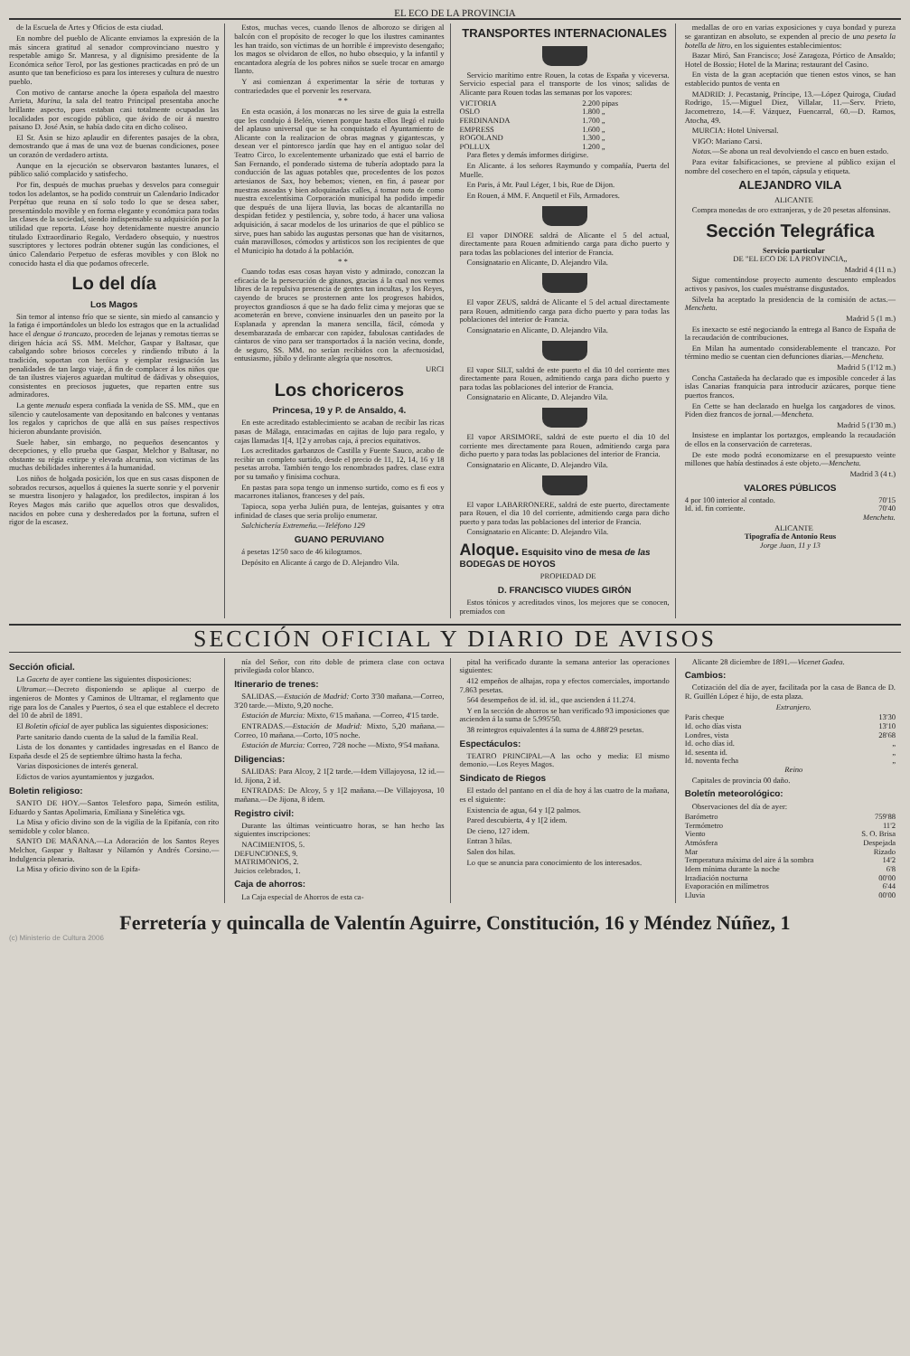EL ECO DE LA PROVINCIA
de la Escuela de Artes y Oficios de esta ciudad.
En nombre del pueblo de Alicante enviamos la expresión de la más sincera gratitud al senador comprovinciano nuestro y respetable amigo Sr. Manresa, y al dignísimo presidente de la Económica señor Terol, por las gestiones practicadas en pró de un asunto que tan beneficioso es para los intereses y cultura de nuestro pueblo.
Con motivo de cantarse anoche la ópera española del maestro Arrieta, Marina, la sala del teatro Principal presentaba anoche brillante aspecto, pues estaban casi totalmente ocupadas las localidades por escogido público, que ávido de oir á nuestro paisano D. José Asin, se había dado cita en dicho coliseo.
El Sr. Asin se hizo aplaudir en diferentes pasajes de la obra, demostrando que á mas de una voz de buenas condiciones, posee un corazón de verdadero artista.
Aunque en la ejecución se observaron bastantes lunares, el público salió complacido y satisfecho.
Por fin, después de muchas pruebas y desvelos para conseguir todos los adelantos, se ha podido construir un Calendario Indicador Perpétuo que reuna en sí solo todo lo que se desea saber, presentándolo movible y en forma elegante y económica para todas las clases de la sociedad, siendo indispensable su adquisición por la utilidad que reporta. Léase hoy detenidamente nuestre anuncio titulado Extraordinario Regalo, Verdadero obsequio, y nuestros suscriptores y lectores podrán obtener sugún las condiciones, el único Calendario Perpetuo de esferas movibles y con Blok no conocido hasta el dia que podamos ofrecerle.
Lo del día
Los Magos
Sin temor al intenso frío que se siente, sin miedo al cansancio y la fatiga é importándoles un bledo los estragos que en la actualidad hace el dengue ó trancazo, proceden de lejanas y remotas tierras se dirigen hácia acá SS. MM. Melchor, Gaspar y Baltasar, que cabalgando sobre briosos corceles y rindiendo tributo á la tradición, soportan con heróica y ejemplar resignación las penalidades de tan largo viaje, á fin de complacer á los niños que de tan ilustres viajeros aguardan multitud de dádivas y obsequios, consistentes en preciosos juguetes, que reparten entre sus admiradores.
La gente menuda espera confiada la venida de SS. MM., que en silencio y cautelosamente van depositando en balcones y ventanas los regalos y caprichos de que allá en sus países respectivos hicieron abundante provisión.
Suele haber, sin embargo, no pequeños desencantos y decepciones, y ello prueba que Gaspar, Melchor y Baltasar, no obstante su régia extirpe y elevada alcurnia, son victimas de las muchas debilidades inherentes á la humanidad.
Los niños de holgada posición, los que en sus casas disponen de sobrados recursos, aquellos á quienes la suerte sonrie y el porvenir se muestra lisonjero y halagador, los predilectos, inspiran á los Reyes Magos más cariño que aquellos otros que desvalidos, nacidos en pobre cuna y desheredados por la fortuna, sufren el rigor de la escasez.
Estos, muchas veces, cuando llenos de alborozo se dirigen al balcón con el propósito de recoger lo que los ilustres caminantes les han traido, son víctimas de un horrible é imprevisto desengaño; los magos se olvidaron de ellos, no hubo obsequio, y la infantil y encantadora alegría de los pobres niños se suele trocar en amargo llanto.
Y asi comienzan á experimentar la série de torturas y contrariedades que el porvenir les reservara.
* *
En esta ocasión, á los monarcas no les sirve de guia la estrella que les condujo á Belén, vienen porque hasta ellos llegó el ruido del aplauso universal que se ha conquistado el Ayuntamiento de Alicante con la realizacion de obras magnas y gigantescas, y desean ver el pintoresco jardín que hay en el antiguo solar del Teatro Circo, lo excelentemente urbanizado que está el barrio de San Fernando, el ponderado sistema de tubería adoptado para la conducción de las aguas potables que, procedentes de los pozos artesianos de Sax, hoy bebemos; vienen, en fin, á pasear por nuestras aseadas y bien adoquinadas calles, á tomar nota de como nuestra excelentísima Corporación municipal ha podido impedir que después de una lijera lluvia, las bocas de alcantarilla no despidan fetidez y pestilencia, y, sobre todo, á hacer una valiosa adquisición, á sacar modelos de los urinarios de que el público se sirve, pues han sabido las augustas personas que han de visitarnos, cuán maravillosos, cómodos y artisticos son los recipientes de que el Municipio ha dotado á la población.
* *
Cuando todas esas cosas hayan visto y admirado, conozcan la eficacia de la persecución de gitanos, gracias á la cual nos vemos libres de la repulsiva presencia de gentes tan incultas, y los Reyes, cayendo de bruces se prosternen ante los progresos habidos, proyectos grandiosos á que se ha dado feliz cima y mejoras que se acometerán en breve, conviene insinuarles den un paseito por la Esplanada y aprendan la manera sencilla, fácil, cómoda y desembarazada de embarcar con rapidez, fabulosas cantidades de cántaros de vino para ser transportados á la nación vecina, donde, de seguro, SS. MM. no serían recibidos con la afectuosidad, entusiasmo, júbilo y delirante alegría que nosotros.
URCI
Los choriceros
Princesa, 19 y P. de Ansaldo, 4.
En este acreditado establecimiento se acaban de recibir las ricas pasas de Málaga, enracimadas en cajitas de lujo para regalo, y cajas llamadas 1[4, 1[2 y arrobas caja, á precios equitativos.
Los acreditados garbanzos de Castilla y Fuente Sauco, acabo de recibir un completo surtido, desde el precio de 11, 12, 14, 16 y 18 pesetas arroba. También tengo los renombrados padres. clase extra por su tamaño y finisima cochura.
En pastas para sopa tengo un inmenso surtido, como es fi eos y macarrones italianos, franceses y del país.
Tapioca, sopa yerba Julién pura, de lentejas, guisantes y otra infinidad de clases que seria prolijo enumerar.
Salchichería Extremeña.—Teléfono 129
GUANO PERUVIANO
á pesetas 12'50 saco de 46 kilogramos.
Depósito en Alicante á cargo de D. Alejandro Vila.
TRANSPORTES INTERNACIONALES
Servicio marítimo entre Rouen, la cotas de España y viceversa. Servicio especial para el transporte de los vinos; salidas de Alicante para Rouen todas las semanas por los vapores:
| VICTORIA | 2.200 pipas |
| OSLO | 1.800 „ |
| FERDINANDA | 1.700 „ |
| EMPRESS | 1.600 „ |
| ROGOLAND | 1.300 „ |
| POLLUX | 1.200 „ |
Para fletes y demás imformes dirigirse.
En Alicante. á los señores Raymundo y compañía, Puerta del Muelle.
En Paris, á Mr. Paul Léger, 1 bis, Rue de Dijon.
En Rouen, á MM. F. Anquetil et Fils, Armadores.
El vapor DINORE saldrá de Alicante el 5 del actual, directamente para Rouen admitiendo carga para dicho puerto y para todas las poblaciones del interior de Francia.
Consignatario en Alicante, D. Alejandro Vila.
El vapor ZEUS, saldrá de Alicante el 5 del actual directamente para Rouen, admitiendo carga para dicho puerto y para todas las poblaciones del interior de Francia.
Consignatario en Alicante, D. Alejandro Vila.
El vapor SILT, saldrá de este puerto el dia 10 del corriente mes directamente para Rouen, admitiendo carga para dicho puerto y para todas las poblaciones del interior de Francia.
Consignatario en Alicante, D. Alejandro Vila.
El vapor ARSIMORE, saldrá de este puerto el dia 10 del corriente mes directamente para Rouen, admitiendo carga para dicho puerto y para todas las poblaciones del interior de Francia.
Consignatario en Alicante, D. Alejandro Vila.
El vapor LABARRONERE, saldrá de este puerto, directamente para Rouen, el dia 10 del corriente, admitiendo carga para dicho puerto y para todas las poblaciones del interior de Francia.
Consignatario en Alicante: D. Alejandro Vila.
Aloque. Esquisito vino de mesa de las BODEGAS DE HOYOS
PROPIEDAD DE
D. FRANCISCO VIUDES GIRÓN
Estos tónicos y acreditados vinos, los mejores que se conocen, premiados con
medallas de oro en varias exposiciones y cuya bondad y pureza se garantizan en absoluto, se expenden al precio de una peseta la botella de litro, en los siguientes establecimientos:
Bazar Miró, San Francisco; José Zaragoza, Pórtico de Ansaldo; Hotel de Bossio; Hotel de la Marina; restaurant del Casino.
En vista de la gran aceptación que tienen estos vinos, se han establecido puntos de venta en
MADRID: J. Pecastanig, Príncipe, 13.—López Quiroga, Ciudad Rodrigo, 15.—Miguel Diez, Villalar, 11.—Serv. Prieto, Jacometrezo, 14.—F. Vázquez, Fuencarral, 60.—D. Ramos, Atocha, 49.
MURCIA: Hotel Universal.
VIGO: Mariano Carsi.
Notas.—Se abona un real devolviendo el casco en buen estado.
Para evitar falsificaciones, se previene al público exijan el nombre del cosechero en el tapón, cápsula y etiqueta.
ALEJANDRO VILA
ALICANTE
Compra monedas de oro extranjeras, y de 20 pesetas alfonsinas.
Sección Telegráfica
Servicio particular
DE "EL ECO DE LA PROVINCIA„
Madrid 4 (11 n.)
Sigue comentándose proyecto aumento descuento empleados activos y pasivos, los cuales muéstranse disgustados.
Silvela ha aceptado la presidencia de la comisión de actas.—Mencheta.
Madrid 5 (1 m.)
Es inexacto se esté negociando la entrega al Banco de España de la recaudación de contribuciones.
En Milan ha aumentado considerablemente el trancazo. Por término medio se cuentan cien defunciones diarias.—Mencheta.
Madrid 5 (1'12 m.)
Concha Castañeda ha declarado que es imposible conceder á las islas Canarias franquicia para introducir azúcares, porque tiene puertos francos.
En Cette se han declarado en huelga los cargadores de vinos. Piden diez francos de jornal.—Mencheta.
Madrid 5 (1'30 m.)
Insistese en implantar los portazgos, empleando la recaudación de ellos en la conservación de carreteras.
De este modo podrá economizarse en el presupuesto veinte millones que había destinados á este objeto.—Mencheta.
Madrid 3 (4 t.)
VALORES PÚBLICOS
| 4 por 100 interior al contado. | 70'15 |
| Id. id. fin corriente. | 70'40 |
Mencheta.
ALICANTE
Tipografía de Antonio Reus
Jorge Juan, 11 y 13
SECCIÓN OFICIAL Y DIARIO DE AVISOS
Sección oficial.
La Gaceta de ayer contiene las siguientes disposiciones:
Ultramar.—Decreto disponiendo se aplique al cuerpo de ingenieros de Montes y Caminos de Ultramar, el reglamento que rige para los de Canales y Puertos, ó sea el que establece el decreto del 10 de abril de 1891.
El Boletin oficial de ayer publica las siguientes disposiciones:
Parte sanitario dando cuenta de la salud de la familia Real.
Lista de los donantes y cantidades ingresadas en el Banco de España desde el 25 de septiembre último hasta la fecha.
Varias disposiciones de interés general.
Edictos de varios ayuntamientos y juzgados.
Boletin religioso:
SANTO DE HOY.—Santos Telesforo papa, Simeón estilita, Eduardo y Santas Apolimaria, Emiliana y Sinelética vgs.
La Misa y oficio divino son de la vigilia de la Epifanía, con rito semidoble y color blanco.
SANTO DE MAÑANA.—La Adoración de los Santos Reyes Melchor, Gaspar y Baltasar y Nilamón y Andrés Corsino.—Indulgencia plenaria.
La Misa y oficio divino son de la Epifa-
nía del Señor, con rito doble de primera clase con octava privilegiada color blanco.
Itinerario de trenes:
SALIDAS.—Estación de Madrid: Corto 3'30 mañana.—Correo, 3'20 tarde.—Mixto, 9,20 noche.
Estación de Murcia: Mixto, 6'15 mañana. —Correo, 4'15 tarde.
ENTRADAS.—Estación de Madrid: Mixto, 5,20 mañana.—Correo, 10 mañana.—Corto, 10'5 noche.
Estación de Murcia: Correo, 7'28 noche —Mixto, 9'54 mañana.
Diligencias:
SALIDAS: Para Alcoy, 2 1[2 tarde.—Idem Villajoyosa, 12 id.—Id. Jijona, 2 id.
ENTRADAS: De Alcoy, 5 y 1[2 mañana.—De Villajoyosa, 10 mañana.—De Jijona, 8 idem.
Registro civil:
Durante las últimas veinticuatro horas, se han hecho las siguientes inscripciones:
NACIMIENTOS, 5.
DEFUNCIONES, 9.
MATRIMONIOS, 2.
Juicios celebrados, 1.
Caja de ahorros:
La Caja especial de Ahorros de esta ca-
pital ha verificado durante la semana anterior las operaciones siguientes:
412 empeños de alhajas, ropa y efectos comerciales, importando 7.863 pesetas.
564 desempeños de id. id. id., que ascienden á 11.274.
Y en la sección de ahorros se han verificado 93 imposiciones que ascienden á la suma de 5.995'50.
38 reintegros equivalentes á la suma de 4.888'29 pesetas.
Espectáculos:
TEATRO PRINCIPAL—A las ocho y media: El mismo demonio.—Los Reyes Magos.
Sindicato de Riegos
El estado del pantano en el día de hoy á las cuatro de la mañana, es el siguiente:
Existencia de agua, 64 y 1[2 palmos.
Pared descubierta, 4 y 1[2 idem.
De cieno, 127 idem.
Entran 3 hilas.
Salen dos hilas.
Lo que se anuncia para conocimiento de los interesados.
Alicante 28 diciembre de 1891.—Vicenet Gadea.
Cambios:
Cotización del día de ayer, facilitada por la casa de Banca de D. R. Guillén López é hijo, de esta plaza.
Extranjero.
| Paris cheque | 13'30 |
| Id. ocho días vista | 13'10 |
| Londres, vista | 28'68 |
| Id. ocho días id. | „ |
| Id. sesenta id. | „ |
| Id. noventa fecha | „ |
Reino
Capitales de provincia 00 daño.
Boletín meteorológico:
Observaciones del día de ayer:
| Barómetro | 759'88 |
| Termómetro | 11'2 |
| Viento | S. O. Brisa |
| Atmósfera | Despejada |
| Mar | Rizado |
| Temperatura máxima del aire á la sombra | 14'2 |
| Idem mínima durante la noche | 6'8 |
| Irradiación nocturna | 00'00 |
| Evaporación en milímetros | 6'44 |
| Lluvia | 00'00 |
Ferretería y quincalla de Valentín Aguirre, Constitución, 16 y Méndez Núñez, 1
(c) Ministerio de Cultura 2006